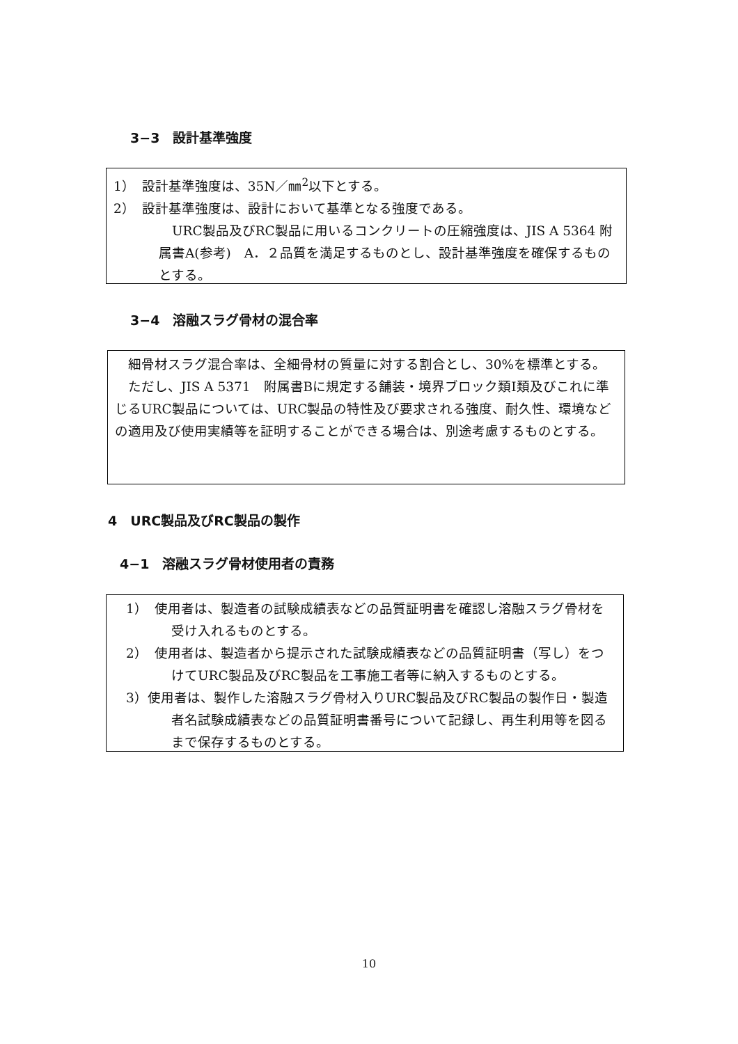3−3　設計基準強度
1）　設計基準強度は、35N／㎜<sup>2</sup>以下とする。
2）　設計基準強度は、設計において基準となる強度である。
　URC製品及びRC製品に用いるコンクリートの圧縮強度は、JIS A 5364 附属書A(参考)　A．２品質を満足するものとし、設計基準強度を確保するものとする。
3−4　溶融スラグ骨材の混合率
　細骨材スラグ混合率は、全細骨材の質量に対する割合とし、30%を標準とする。
　ただし、JIS A 5371　附属書Bに規定する舗装・境界ブロック類Ⅰ類及びこれに準じるURC製品については、URC製品の特性及び要求される強度、耐久性、環境などの適用及び使用実績等を証明することができる場合は、別途考慮するものとする。
4　URC製品及びRC製品の製作
4−1　溶融スラグ骨材使用者の責務
1）　使用者は、製造者の試験成績表などの品質証明書を確認し溶融スラグ骨材を受け入れるものとする。
2）　使用者は、製造者から提示された試験成績表などの品質証明書（写し）をつけてURC製品及びRC製品を工事施工者等に納入するものとする。
3）使用者は、製作した溶融スラグ骨材入りURC製品及びRC製品の製作日・製造者名試験成績表などの品質証明書番号について記録し、再生利用等を図るまで保存するものとする。
10